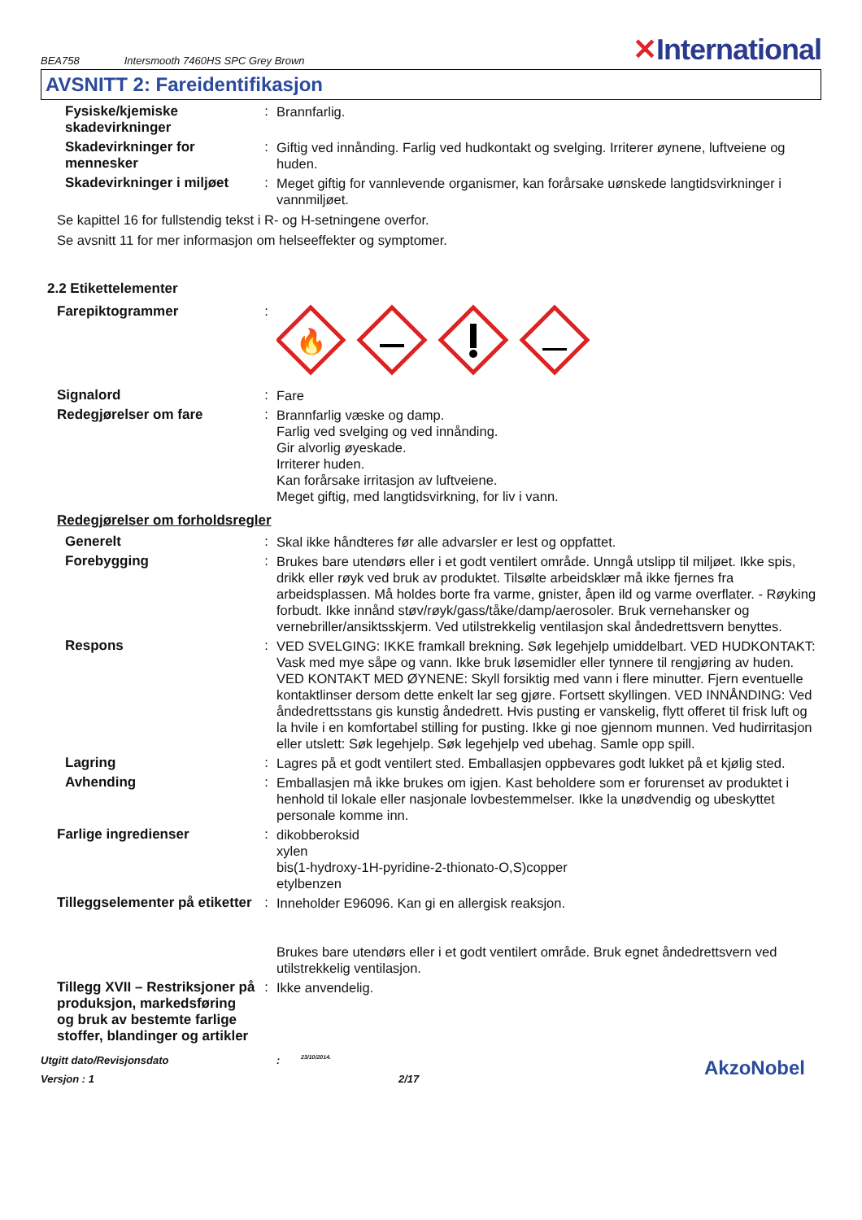BEA758 Intersmooth 7460HS SPC Grey Brown ✕International
AVSNITT 2: Fareidentifikasjon
Fysiske/kjemiske skadevirkninger
:
Brannfarlig.
Skadevirkninger for mennesker
:
Giftig ved innånding. Farlig ved hudkontakt og svelging. Irriterer øynene, luftveiene og huden.
Skadevirkninger i miljøet
:
Meget giftig for vannlevende organismer, kan forårsake uønskede langtidsvirkninger i vannmiljøet.
Se kapittel 16 for fullstendig tekst i R- og H-setningene overfor.
Se avsnitt 11 for mer informasjon om helseeffekter og symptomer.
2.2 Etikettelementer
Farepiktogrammer :
🔥
Signalord :
Fare
Redegjørelser om fare :
Brannfarlig væske og damp.
Farlig ved svelging og ved innånding.
Gir alvorlig øyeskade.
Irriterer huden.
Kan forårsake irritasjon av luftveiene.
Meget giftig, med langtidsvirkning, for liv i vann.
Redegjørelser om forholdsregler
Generelt :
Skal ikke håndteres før alle advarsler er lest og oppfattet.
Forebygging :
Brukes bare utendørs eller i et godt ventilert område. Unngå utslipp til miljøet. Ikke spis, drikk eller røyk ved bruk av produktet. Tilsølte arbeidsklær må ikke fjernes fra arbeidsplassen. Må holdes borte fra varme, gnister, åpen ild og varme overflater. - Røyking forbudt. Ikke innånd støv/røyk/gass/tåke/damp/aerosoler. Bruk vernehansker og vernebriller/ansiktsskjerm. Ved utilstrekkelig ventilasjon skal åndedrettsvern benyttes.
Respons :
VED SVELGING: IKKE framkall brekning. Søk legehjelp umiddelbart. VED HUDKONTAKT: Vask med mye såpe og vann. Ikke bruk løsemidler eller tynnere til rengjøring av huden. VED KONTAKT MED ØYNENE: Skyll forsiktig med vann i flere minutter. Fjern eventuelle kontaktlinser dersom dette enkelt lar seg gjøre. Fortsett skyllingen. VED INNÅNDING: Ved åndedrettsstans gis kunstig åndedrett. Hvis pusting er vanskelig, flytt offeret til frisk luft og la hvile i en komfortabel stilling for pusting. Ikke gi noe gjennom munnen. Ved hudirritasjon eller utslett: Søk legehjelp. Søk legehjelp ved ubehag. Samle opp spill.
Lagring :
Lagres på et godt ventilert sted. Emballasjen oppbevares godt lukket på et kjølig sted.
Avhending :
Emballasjen må ikke brukes om igjen. Kast beholdere som er forurenset av produktet i henhold til lokale eller nasjonale lovbestemmelser. Ikke la unødvendig og ubeskyttet personale komme inn.
Farlige ingredienser :
dikobberoksid
xylen
bis(1-hydroxy-1H-pyridine-2-thionato-O,S)copper
etylbenzen
Tilleggselementer på etiketter
:
Inneholder E96096. Kan gi en allergisk reaksjon.
Brukes bare utendørs eller i et godt ventilert område. Bruk egnet åndedrettsvern ved utilstrekkelig ventilasjon.
Tillegg XVII – Restriksjoner på produksjon, markedsføring og bruk av bestemte farlige stoffer, blandinger og artikler
:
Ikke anvendelig.
Utgitt dato/Revisjonsdato
:
23/10/2014.
Versjon : 1 2/17
AkzoNobel